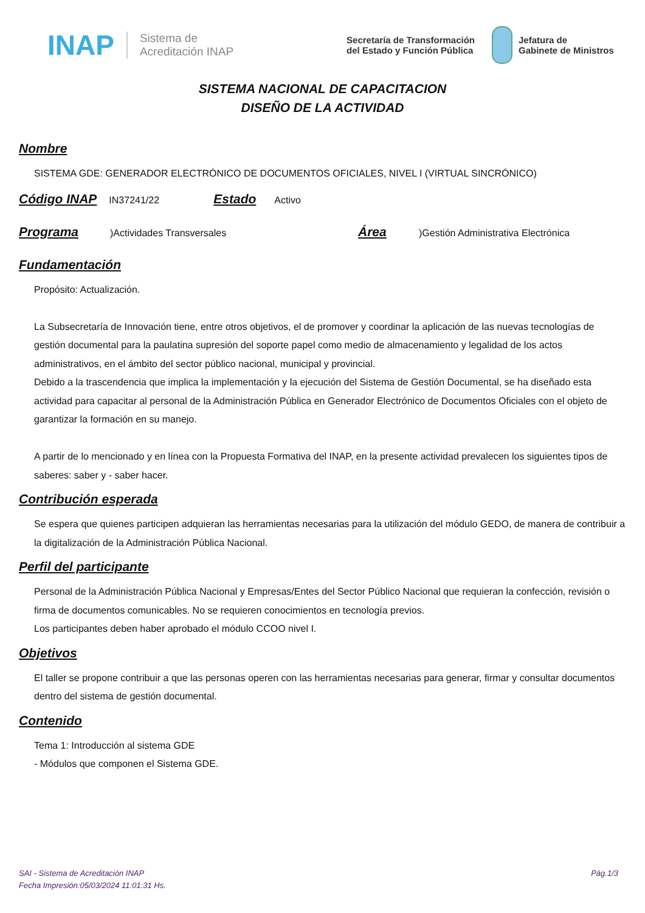INAP Sistema de
Acreditación INAP Secretaría de Transformación
del Estado y Función Pública Jefatura de
Gabinete de Ministros
SISTEMA NACIONAL DE CAPACITACION
DISEÑO DE LA ACTIVIDAD
Nombre
SISTEMA GDE: GENERADOR ELECTRÓNICO DE DOCUMENTOS OFICIALES, NIVEL I (VIRTUAL SINCRÓNICO)
Código INAP
IN37241/22
Estado
Activo
Programa
)Actividades Transversales
Área
)Gestión Administrativa Electrónica
Fundamentación
Propósito: Actualización.
La Subsecretaría de Innovación tiene, entre otros objetivos, el de promover y coordinar la aplicación de las nuevas tecnologías de gestión documental para la paulatina supresión del soporte papel como medio de almacenamiento y legalidad de los actos administrativos, en el ámbito del sector público nacional, municipal y provincial.
Debido a la trascendencia que implica la implementación y la ejecución del Sistema de Gestión Documental, se ha diseñado esta actividad para capacitar al personal de la Administración Pública en Generador Electrónico de Documentos Oficiales con el objeto de garantizar la formación en su manejo.
A partir de lo mencionado y en línea con la Propuesta Formativa del INAP, en la presente actividad prevalecen los siguientes tipos de saberes: saber y - saber hacer.
Contribución esperada
Se espera que quienes participen adquieran las herramientas necesarias para la utilización del módulo GEDO, de manera de contribuir a la digitalización de la Administración Pública Nacional.
Perfil del participante
Personal de la Administración Pública Nacional y Empresas/Entes del Sector Público Nacional que requieran la confección, revisión o firma de documentos comunicables. No se requieren conocimientos en tecnología previos.
Los participantes deben haber aprobado el módulo CCOO nivel I.
Objetivos
El taller se propone contribuir a que las personas operen con las herramientas necesarias para generar, firmar y consultar documentos dentro del sistema de gestión documental.
Contenido
Tema 1: Introducción al sistema GDE
- Módulos que componen el Sistema GDE.
SAI - Sistema de Acreditación INAP
Fecha Impresión:05/03/2024 11:01:31 Hs. Pág.1/3